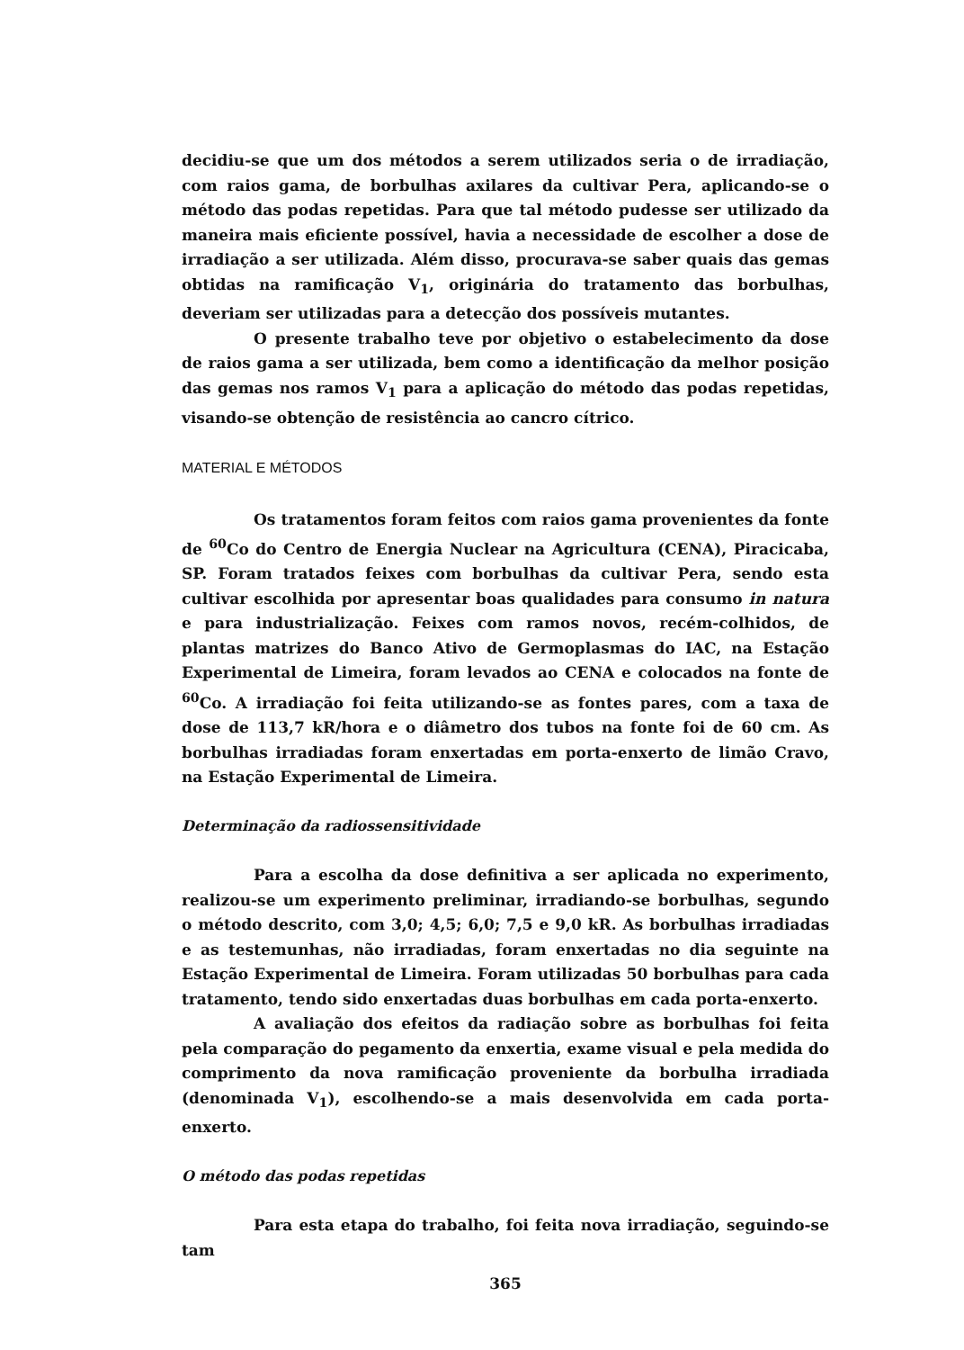decidiu-se que um dos métodos a serem utilizados seria o de irradiação, com raios gama, de borbulhas axilares da cultivar Pera, aplicando-se o método das podas repetidas. Para que tal método pudesse ser utilizado da maneira mais eficiente possível, havia a necessidade de escolher a dose de irradiação a ser utilizada. Além disso, procurava-se saber quais das gemas obtidas na ramificação V<sub>1</sub>, originária do tratamento das borbulhas, deveriam ser utilizadas para a detecção dos possíveis mutantes.
O presente trabalho teve por objetivo o estabelecimento da dose de raios gama a ser utilizada, bem como a identificação da melhor posição das gemas nos ramos V<sub>1</sub> para a aplicação do método das podas repetidas, visando-se obtenção de resistência ao cancro cítrico.
MATERIAL E MÉTODOS
Os tratamentos foram feitos com raios gama provenientes da fonte de <sup>60</sup>Co do Centro de Energia Nuclear na Agricultura (CENA), Piracicaba, SP. Foram tratados feixes com borbulhas da cultivar Pera, sendo esta cultivar escolhida por apresentar boas qualidades para consumo in natura e para industrialização. Feixes com ramos novos, recém-colhidos, de plantas matrizes do Banco Ativo de Germoplasmas do IAC, na Estação Experimental de Limeira, foram levados ao CENA e colocados na fonte de <sup>60</sup>Co. A irradiação foi feita utilizando-se as fontes pares, com a taxa de dose de 113,7 kR/hora e o diâmetro dos tubos na fonte foi de 60 cm. As borbulhas irradiadas foram enxertadas em porta-enxerto de limão Cravo, na Estação Experimental de Limeira.
Determinação da radiossensitividade
Para a escolha da dose definitiva a ser aplicada no experimento, realizou-se um experimento preliminar, irradiando-se borbulhas, segundo o método descrito, com 3,0; 4,5; 6,0; 7,5 e 9,0 kR. As borbulhas irradiadas e as testemunhas, não irradiadas, foram enxertadas no dia seguinte na Estação Experimental de Limeira. Foram utilizadas 50 borbulhas para cada tratamento, tendo sido enxertadas duas borbulhas em cada porta-enxerto.
A avaliação dos efeitos da radiação sobre as borbulhas foi feita pela comparação do pegamento da enxertia, exame visual e pela medida do comprimento da nova ramificação proveniente da borbulha irradiada (denominada V<sub>1</sub>), escolhendo-se a mais desenvolvida em cada porta-enxerto.
O método das podas repetidas
Para esta etapa do trabalho, foi feita nova irradiação, seguindo-se tam
365